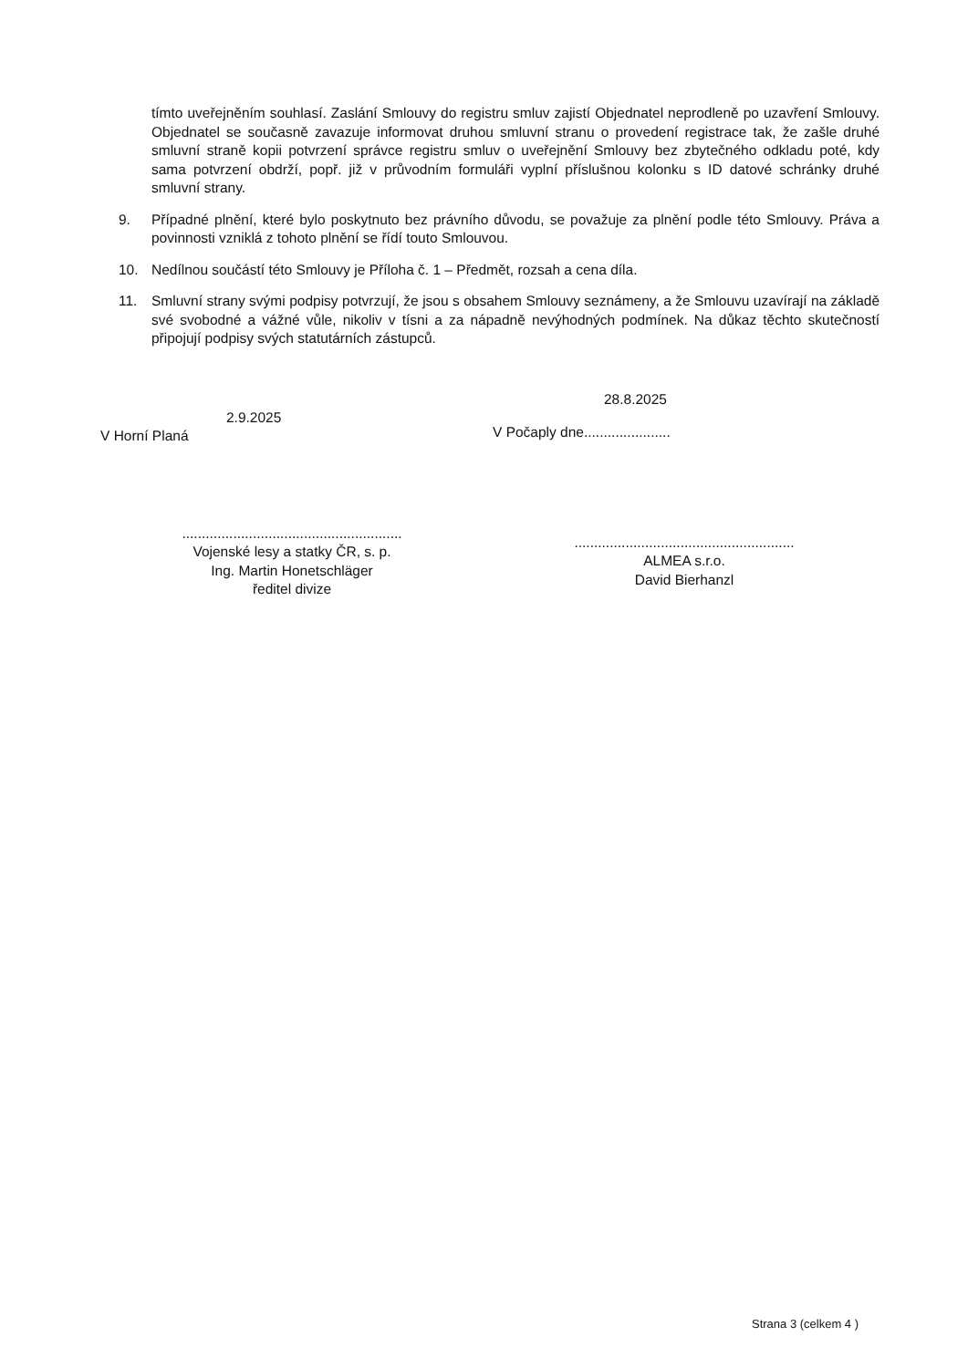tímto uveřejněním souhlasí. Zaslání Smlouvy do registru smluv zajistí Objednatel neprodleně po uzavření Smlouvy. Objednatel se současně zavazuje informovat druhou smluvní stranu o provedení registrace tak, že zašle druhé smluvní straně kopii potvrzení správce registru smluv o uveřejnění Smlouvy bez zbytečného odkladu poté, kdy sama potvrzení obdrží, popř. již v průvodním formuláři vyplní příslušnou kolonku s ID datové schránky druhé smluvní strany.
9. Případné plnění, které bylo poskytnuto bez právního důvodu, se považuje za plnění podle této Smlouvy. Práva a povinnosti vzniklá z tohoto plnění se řídí touto Smlouvou.
10. Nedílnou součástí této Smlouvy je Příloha č. 1 – Předmět, rozsah a cena díla.
11. Smluvní strany svými podpisy potvrzují, že jsou s obsahem Smlouvy seznámeny, a že Smlouvu uzavírají na základě své svobodné a vážné vůle, nikoliv v tísni a za nápadně nevýhodných podmínek. Na důkaz těchto skutečností připojují podpisy svých statutárních zástupců.
2.9.2025
V Horní Planá
28.8.2025
V Počaply dne......................
........................................................
Vojenské lesy a statky ČR, s. p.
Ing. Martin Honetschläger
ředitel divize
........................................................
ALMEA s.r.o.
David Bierhanzl
Strana 3 (celkem 4 )